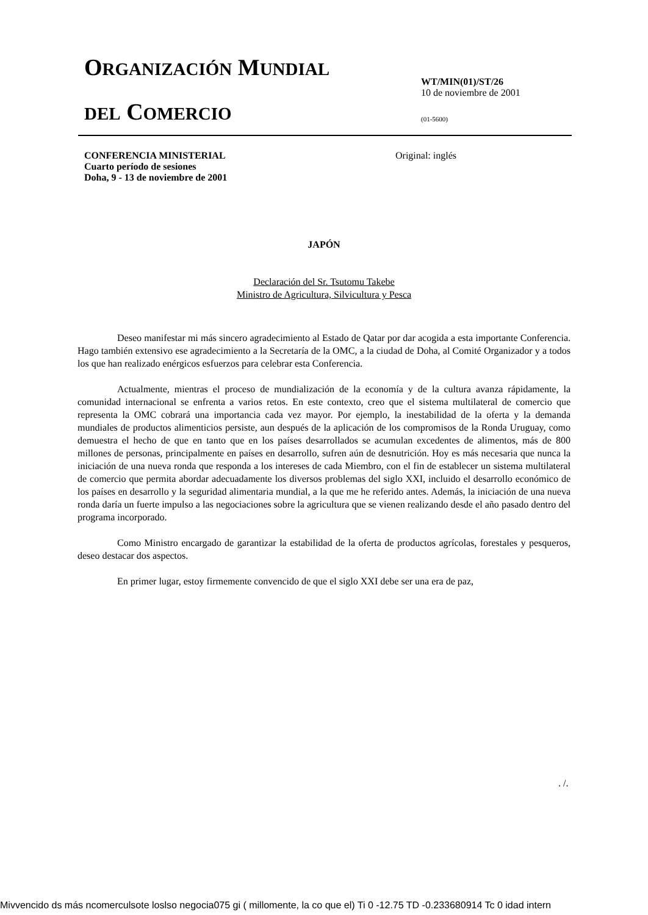ORGANIZACIÓN MUNDIAL
DEL COMERCIO
WT/MIN(01)/ST/26
10 de noviembre de 2001
(01-5600)
CONFERENCIA MINISTERIAL
Cuarto período de sesiones
Doha, 9 - 13 de noviembre de 2001
Original: inglés
JAPÓN
Declaración del Sr. Tsutomu Takebe
Ministro de Agricultura, Silvicultura y Pesca
Deseo manifestar mi más sincero agradecimiento al Estado de Qatar por dar acogida a esta importante Conferencia. Hago también extensivo ese agradecimiento a la Secretaría de la OMC, a la ciudad de Doha, al Comité Organizador y a todos los que han realizado enérgicos esfuerzos para celebrar esta Conferencia.
Actualmente, mientras el proceso de mundialización de la economía y de la cultura avanza rápidamente, la comunidad internacional se enfrenta a varios retos. En este contexto, creo que el sistema multilateral de comercio que representa la OMC cobrará una importancia cada vez mayor. Por ejemplo, la inestabilidad de la oferta y la demanda mundiales de productos alimenticios persiste, aun después de la aplicación de los compromisos de la Ronda Uruguay, como demuestra el hecho de que en tanto que en los países desarrollados se acumulan excedentes de alimentos, más de 800 millones de personas, principalmente en países en desarrollo, sufren aún de desnutrición. Hoy es más necesaria que nunca la iniciación de una nueva ronda que responda a los intereses de cada Miembro, con el fin de establecer un sistema multilateral de comercio que permita abordar adecuadamente los diversos problemas del siglo XXI, incluido el desarrollo económico de los países en desarrollo y la seguridad alimentaria mundial, a la que me he referido antes. Además, la iniciación de una nueva ronda daría un fuerte impulso a las negociaciones sobre la agricultura que se vienen realizando desde el año pasado dentro del programa incorporado.
Como Ministro encargado de garantizar la estabilidad de la oferta de productos agrícolas, forestales y pesqueros, deseo destacar dos aspectos.
En primer lugar, estoy firmemente convencido de que el siglo XXI debe ser una era de paz,
. /.
Mivvencido ds más ncomerculsote loslso negocia075 gi ( millomente, la co que el) Ti 0 -12.75 TD -0.233680914 Tc 0 idad intern